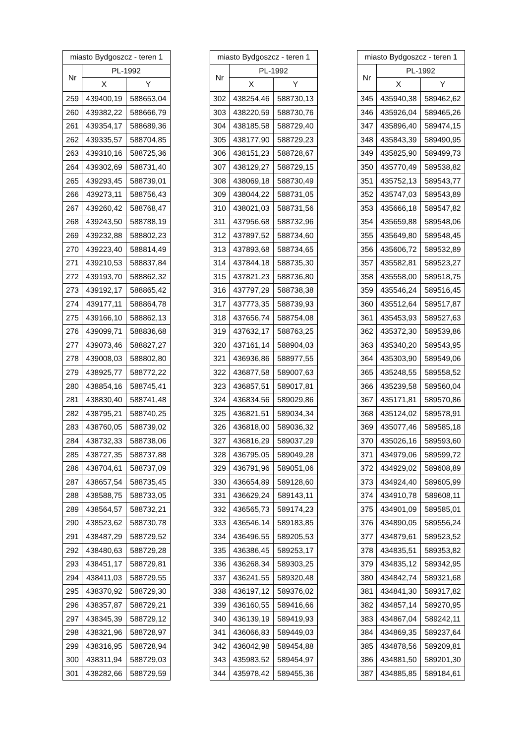| miasto Bydgoszcz - teren 1 | | |
| --- | --- | --- |
| Nr | PL-1992 | |
| | X | Y |
| 259 | 439400,19 | 588653,04 |
| 260 | 439382,22 | 588666,79 |
| 261 | 439354,17 | 588689,36 |
| 262 | 439335,57 | 588704,85 |
| 263 | 439310,16 | 588725,36 |
| 264 | 439302,69 | 588731,40 |
| 265 | 439293,45 | 588739,01 |
| 266 | 439273,11 | 588756,43 |
| 267 | 439260,42 | 588768,47 |
| 268 | 439243,50 | 588788,19 |
| 269 | 439232,88 | 588802,23 |
| 270 | 439223,40 | 588814,49 |
| 271 | 439210,53 | 588837,84 |
| 272 | 439193,70 | 588862,32 |
| 273 | 439192,17 | 588865,42 |
| 274 | 439177,11 | 588864,78 |
| 275 | 439166,10 | 588862,13 |
| 276 | 439099,71 | 588836,68 |
| 277 | 439073,46 | 588827,27 |
| 278 | 439008,03 | 588802,80 |
| 279 | 438925,77 | 588772,22 |
| 280 | 438854,16 | 588745,41 |
| 281 | 438830,40 | 588741,48 |
| 282 | 438795,21 | 588740,25 |
| 283 | 438760,05 | 588739,02 |
| 284 | 438732,33 | 588738,06 |
| 285 | 438727,35 | 588737,88 |
| 286 | 438704,61 | 588737,09 |
| 287 | 438657,54 | 588735,45 |
| 288 | 438588,75 | 588733,05 |
| 289 | 438564,57 | 588732,21 |
| 290 | 438523,62 | 588730,78 |
| 291 | 438487,29 | 588729,52 |
| 292 | 438480,63 | 588729,28 |
| 293 | 438451,17 | 588729,81 |
| 294 | 438411,03 | 588729,55 |
| 295 | 438370,92 | 588729,30 |
| 296 | 438357,87 | 588729,21 |
| 297 | 438345,39 | 588729,12 |
| 298 | 438321,96 | 588728,97 |
| 299 | 438316,95 | 588728,94 |
| 300 | 438311,94 | 588729,03 |
| 301 | 438282,66 | 588729,59 |
| miasto Bydgoszcz - teren 1 | | |
| --- | --- | --- |
| Nr | PL-1992 | |
| | X | Y |
| 302 | 438254,46 | 588730,13 |
| 303 | 438220,59 | 588730,76 |
| 304 | 438185,58 | 588729,40 |
| 305 | 438177,90 | 588729,23 |
| 306 | 438151,23 | 588728,67 |
| 307 | 438129,27 | 588729,15 |
| 308 | 438069,18 | 588730,49 |
| 309 | 438044,22 | 588731,05 |
| 310 | 438021,03 | 588731,56 |
| 311 | 437956,68 | 588732,96 |
| 312 | 437897,52 | 588734,60 |
| 313 | 437893,68 | 588734,65 |
| 314 | 437844,18 | 588735,30 |
| 315 | 437821,23 | 588736,80 |
| 316 | 437797,29 | 588738,38 |
| 317 | 437773,35 | 588739,93 |
| 318 | 437656,74 | 588754,08 |
| 319 | 437632,17 | 588763,25 |
| 320 | 437161,14 | 588904,03 |
| 321 | 436936,86 | 588977,55 |
| 322 | 436877,58 | 589007,63 |
| 323 | 436857,51 | 589017,81 |
| 324 | 436834,56 | 589029,86 |
| 325 | 436821,51 | 589034,34 |
| 326 | 436818,00 | 589036,32 |
| 327 | 436816,29 | 589037,29 |
| 328 | 436795,05 | 589049,28 |
| 329 | 436791,96 | 589051,06 |
| 330 | 436654,89 | 589128,60 |
| 331 | 436629,24 | 589143,11 |
| 332 | 436565,73 | 589174,23 |
| 333 | 436546,14 | 589183,85 |
| 334 | 436496,55 | 589205,53 |
| 335 | 436386,45 | 589253,17 |
| 336 | 436268,34 | 589303,25 |
| 337 | 436241,55 | 589320,48 |
| 338 | 436197,12 | 589376,02 |
| 339 | 436160,55 | 589416,66 |
| 340 | 436139,19 | 589419,93 |
| 341 | 436066,83 | 589449,03 |
| 342 | 436042,98 | 589454,88 |
| 343 | 435983,52 | 589454,97 |
| 344 | 435978,42 | 589455,36 |
| miasto Bydgoszcz - teren 1 | | |
| --- | --- | --- |
| Nr | PL-1992 | |
| | X | Y |
| 345 | 435940,38 | 589462,62 |
| 346 | 435926,04 | 589465,26 |
| 347 | 435896,40 | 589474,15 |
| 348 | 435843,39 | 589490,95 |
| 349 | 435825,90 | 589499,73 |
| 350 | 435770,49 | 589538,82 |
| 351 | 435752,13 | 589543,77 |
| 352 | 435747,03 | 589543,89 |
| 353 | 435666,18 | 589547,82 |
| 354 | 435659,88 | 589548,06 |
| 355 | 435649,80 | 589548,45 |
| 356 | 435606,72 | 589532,89 |
| 357 | 435582,81 | 589523,27 |
| 358 | 435558,00 | 589518,75 |
| 359 | 435546,24 | 589516,45 |
| 360 | 435512,64 | 589517,87 |
| 361 | 435453,93 | 589527,63 |
| 362 | 435372,30 | 589539,86 |
| 363 | 435340,20 | 589543,95 |
| 364 | 435303,90 | 589549,06 |
| 365 | 435248,55 | 589558,52 |
| 366 | 435239,58 | 589560,04 |
| 367 | 435171,81 | 589570,86 |
| 368 | 435124,02 | 589578,91 |
| 369 | 435077,46 | 589585,18 |
| 370 | 435026,16 | 589593,60 |
| 371 | 434979,06 | 589599,72 |
| 372 | 434929,02 | 589608,89 |
| 373 | 434924,40 | 589605,99 |
| 374 | 434910,78 | 589608,11 |
| 375 | 434901,09 | 589585,01 |
| 376 | 434890,05 | 589556,24 |
| 377 | 434879,61 | 589523,52 |
| 378 | 434835,51 | 589353,82 |
| 379 | 434835,12 | 589342,95 |
| 380 | 434842,74 | 589321,68 |
| 381 | 434841,30 | 589317,82 |
| 382 | 434857,14 | 589270,95 |
| 383 | 434867,04 | 589242,11 |
| 384 | 434869,35 | 589237,64 |
| 385 | 434878,56 | 589209,81 |
| 386 | 434881,50 | 589201,30 |
| 387 | 434885,85 | 589184,61 |